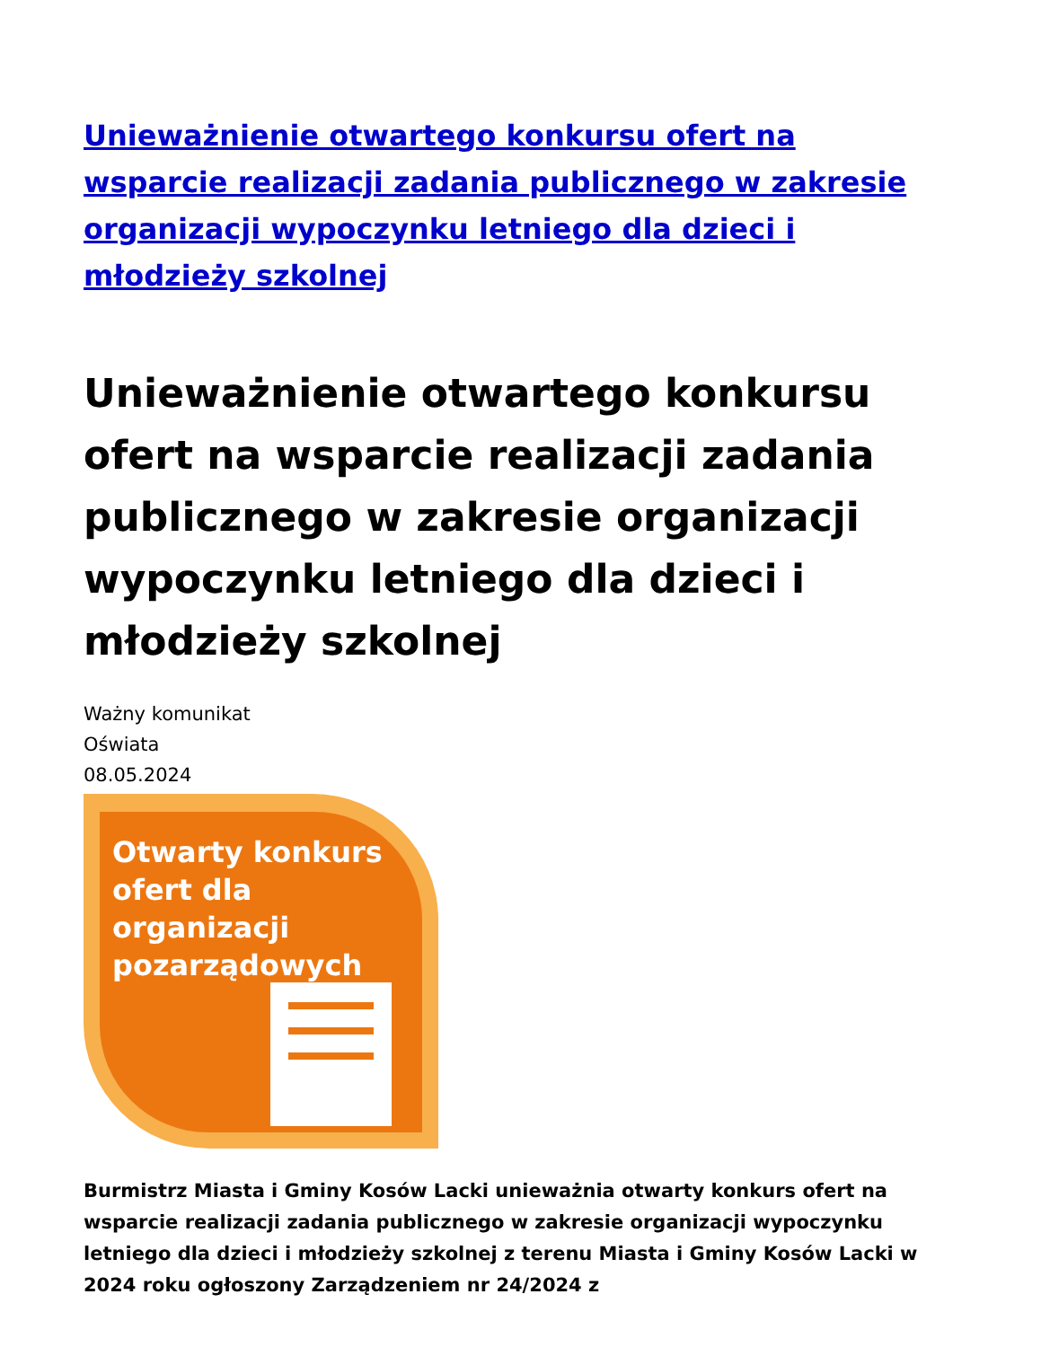Unieważnienie otwartego konkursu ofert na wsparcie realizacji zadania publicznego w zakresie organizacji wypoczynku letniego dla dzieci i młodzieży szkolnej
Unieważnienie otwartego konkursu ofert na wsparcie realizacji zadania publicznego w zakresie organizacji wypoczynku letniego dla dzieci i młodzieży szkolnej
Ważny komunikat
Oświata
08.05.2024
Otwarty konkurs ofert dla organizacji pozarządowych
Burmistrz Miasta i Gminy Kosów Lacki unieważnia otwarty konkurs ofert na wsparcie realizacji zadania publicznego w zakresie organizacji wypoczynku letniego dla dzieci i młodzieży szkolnej z terenu Miasta i Gminy Kosów Lacki w 2024 roku ogłoszony Zarządzeniem nr 24/2024 z